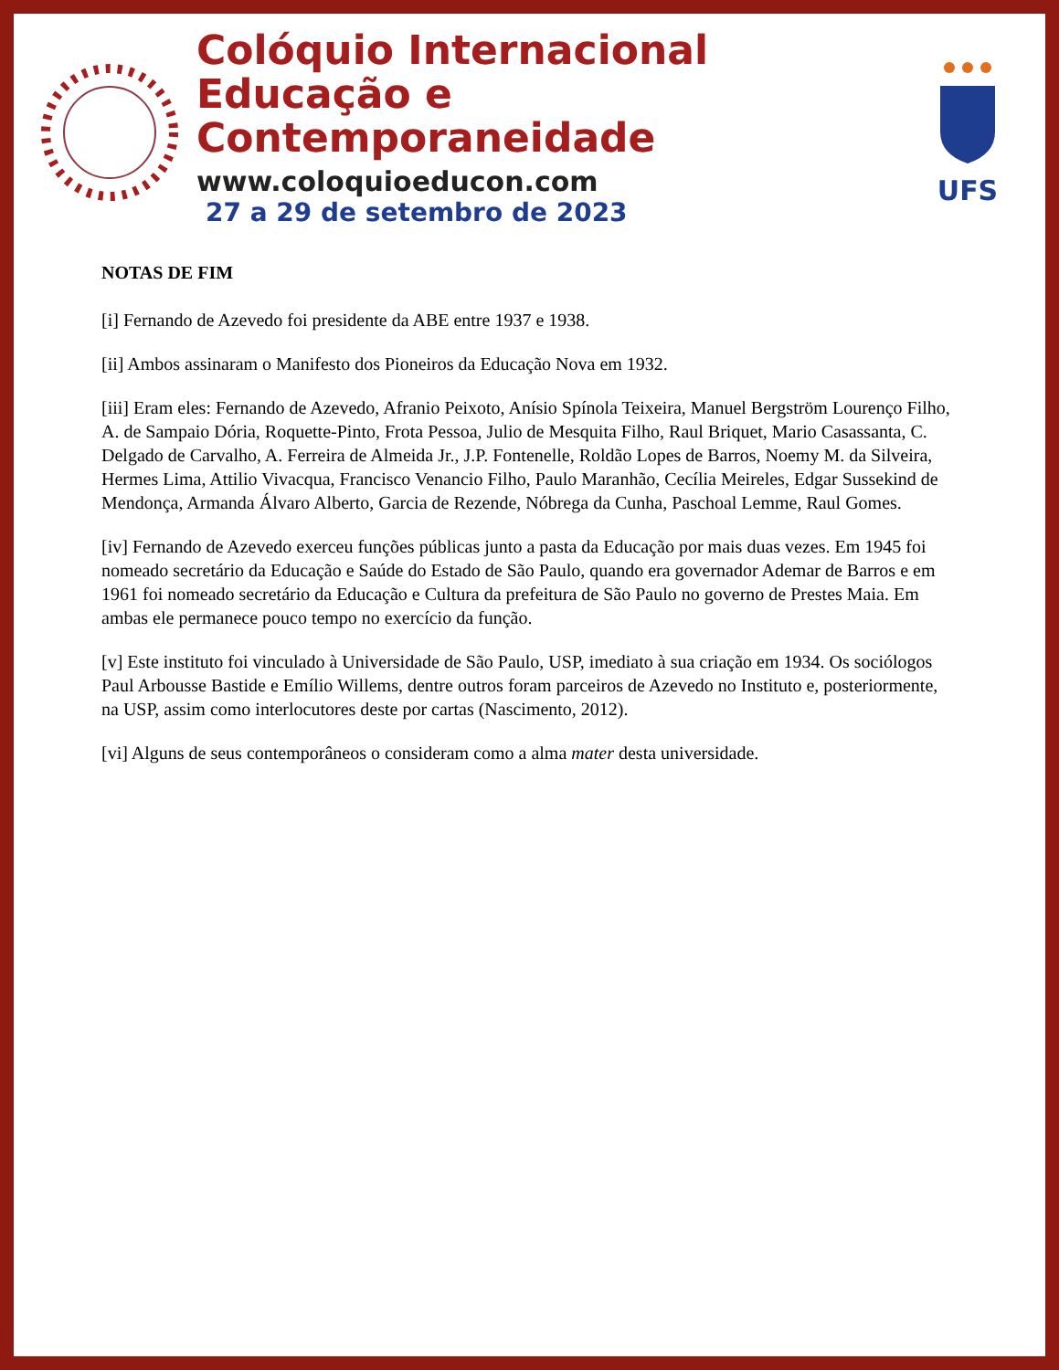Colóquio Internacional
Educação e Contemporaneidade
www.coloquioeducon.com
27 a 29 de setembro de 2023
UFS
NOTAS DE FIM
[i] Fernando de Azevedo foi presidente da ABE entre 1937 e 1938.
[ii] Ambos assinaram o Manifesto dos Pioneiros da Educação Nova em 1932.
[iii] Eram eles: Fernando de Azevedo, Afranio Peixoto, Anísio Spínola Teixeira, Manuel Bergström Lourenço Filho, A. de Sampaio Dória, Roquette-Pinto, Frota Pessoa, Julio de Mesquita Filho, Raul Briquet, Mario Casassanta, C. Delgado de Carvalho, A. Ferreira de Almeida Jr., J.P. Fontenelle, Roldão Lopes de Barros, Noemy M. da Silveira, Hermes Lima, Attilio Vivacqua, Francisco Venancio Filho, Paulo Maranhão, Cecília Meireles, Edgar Sussekind de Mendonça, Armanda Álvaro Alberto, Garcia de Rezende, Nóbrega da Cunha, Paschoal Lemme, Raul Gomes.
[iv] Fernando de Azevedo exerceu funções públicas junto a pasta da Educação por mais duas vezes. Em 1945 foi nomeado secretário da Educação e Saúde do Estado de São Paulo, quando era governador Ademar de Barros e em 1961 foi nomeado secretário da Educação e Cultura da prefeitura de São Paulo no governo de Prestes Maia. Em ambas ele permanece pouco tempo no exercício da função.
[v] Este instituto foi vinculado à Universidade de São Paulo, USP, imediato à sua criação em 1934. Os sociólogos Paul Arbousse Bastide e Emílio Willems, dentre outros foram parceiros de Azevedo no Instituto e, posteriormente, na USP, assim como interlocutores deste por cartas (Nascimento, 2012).
[vi] Alguns de seus contemporâneos o consideram como a alma mater desta universidade.